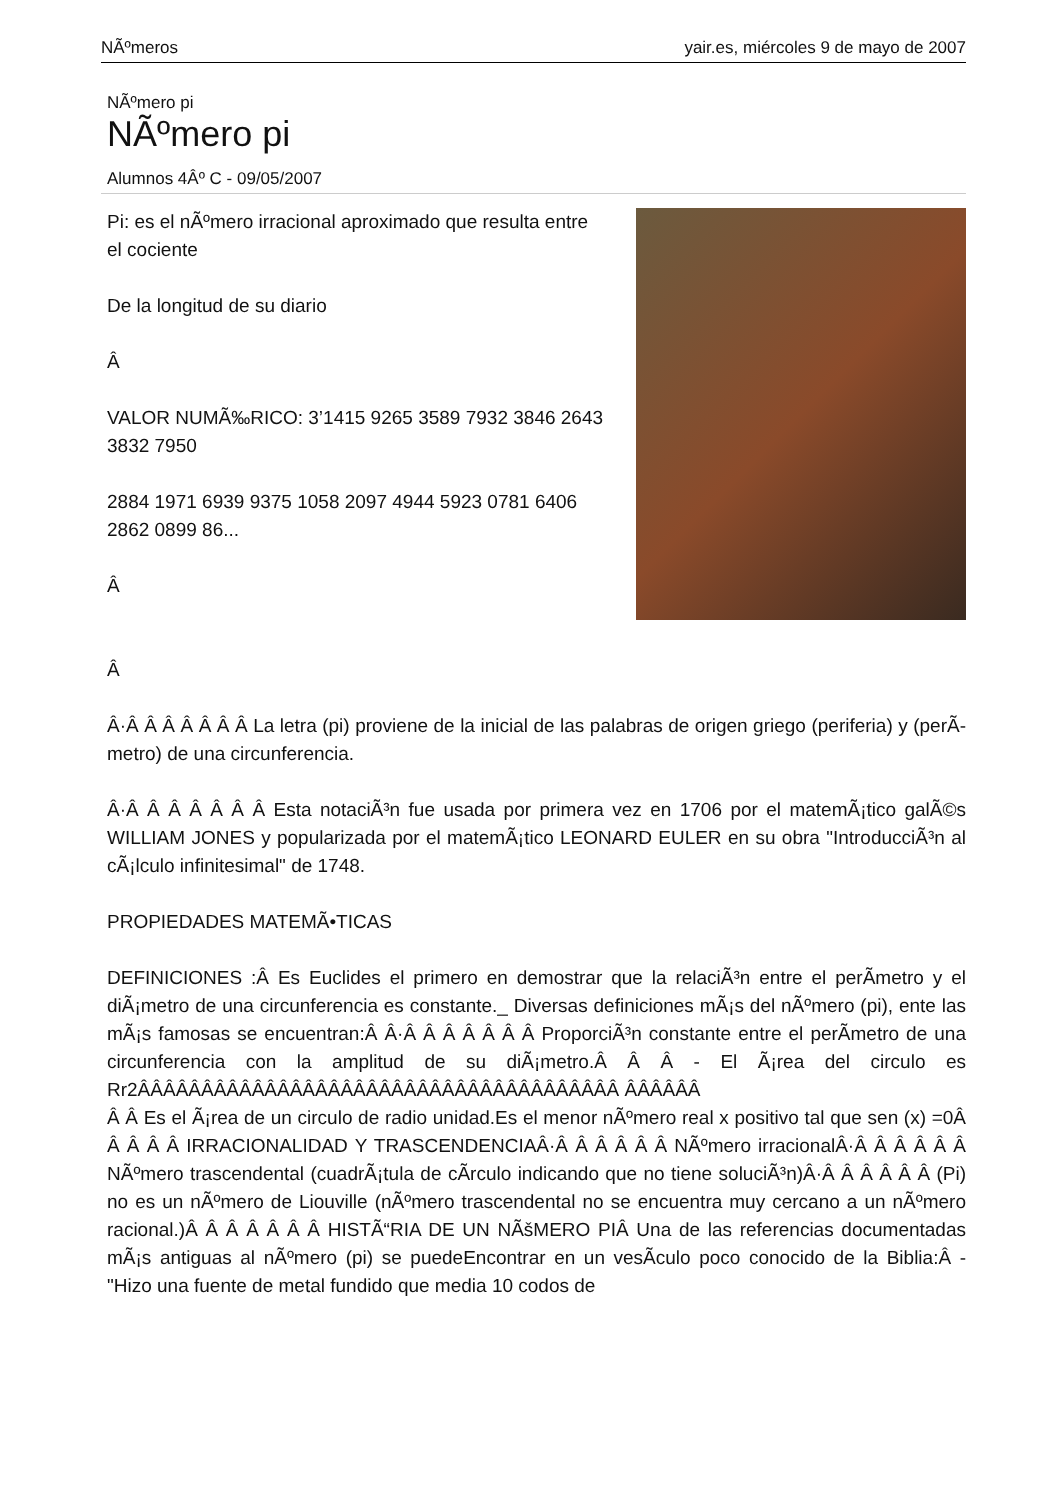NÃºmeros yair.es, miércoles 9 de mayo de 2007
NÃºmero pi
NÃºmero pi
Alumnos 4Âº C - 09/05/2007
Pi: es el nÃºmero irracional aproximado que resulta entre el cociente
De la longitud de su diario
Â
VALOR NUMÃ‰RICO: 3’1415 9265 3589 7932 3846 2643 3832 7950
2884 1971 6939 9375 1058 2097 4944 5923 0781 6406 2862 0899 86...
Â
Â
Â·Â Â Â Â Â Â Â La letra (pi) proviene de la inicial de las palabras de origen griego (periferia) y (perÃ­metro) de una circunferencia.
Â·Â Â Â Â Â Â Â Esta notaciÃ³n fue usada por primera vez en 1706 por el matemÃ¡tico galÃ©s WILLIAM JONES y popularizada por el matemÃ¡tico LEONARD EULER en su obra "IntroducciÃ³n al cÃ¡lculo infinitesimal" de 1748.
PROPIEDADES MATEMÃ•TICAS
DEFINICIONES :Â Es Euclides el primero en demostrar que la relaciÃ³n entre el perÃ­metro y el diÃ¡metro de una circunferencia es constante._ Diversas definiciones mÃ¡s del nÃºmero (pi), ente las mÃ¡s famosas se encuentran:Â Â·Â Â Â Â Â Â Â ProporciÃ³n constante entre el perÃ­metro de una circunferencia con la amplitud de su diÃ¡metro.Â Â Â - El Ã¡rea del circulo es Rr2ÂÂÂÂÂÂÂÂÂÂÂÂÂÂÂÂÂÂÂÂÂÂÂÂÂÂÂÂÂÂÂÂÂÂÂÂÂÂ ÂÂÂÂÂÂ
Â Â Es el Ã¡rea de un circulo de radio unidad.Es el menor nÃºmero real x positivo tal que sen (x) =0Â Â Â Â Â IRRACIONALIDAD Y TRASCENDENCIAÂ·Â Â Â Â Â Â NÃºmero irracionalÂ·Â Â Â Â Â Â NÃºmero trascendental (cuadrÃ¡tula de cÃ­rculo indicando que no tiene soluciÃ³n)Â·Â Â Â Â Â Â (Pi) no es un nÃºmero de Liouville (nÃºmero trascendental no se encuentra muy cercano a un nÃºmero racional.)Â Â Â Â Â Â Â HISTÃ“RIA DE UN NÃšMERO PIÂ Una de las referencias documentadas mÃ¡s antiguas al nÃºmero (pi) se puedeEncontrar en un vesÃ­culo poco conocido de la Biblia:Â - "Hizo una fuente de metal fundido que media 10 codos de